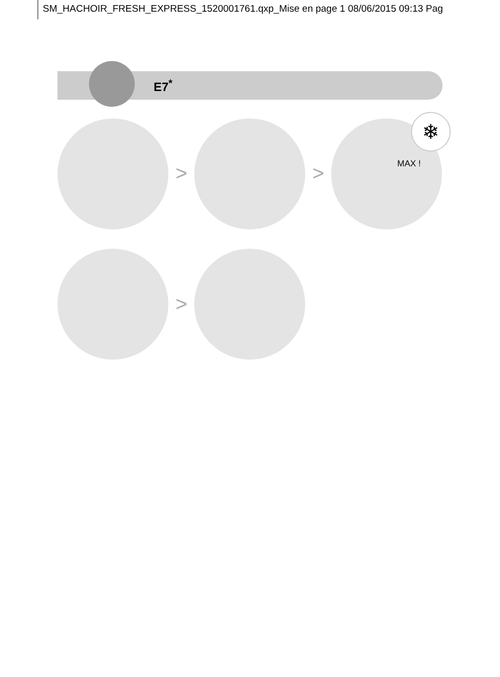SM_HACHOIR_FRESH_EXPRESS_1520001761.qxp_Mise en page 1 08/06/2015 09:13 Pag
E7<sup>*</sup>
> >
❄
MAX !
>